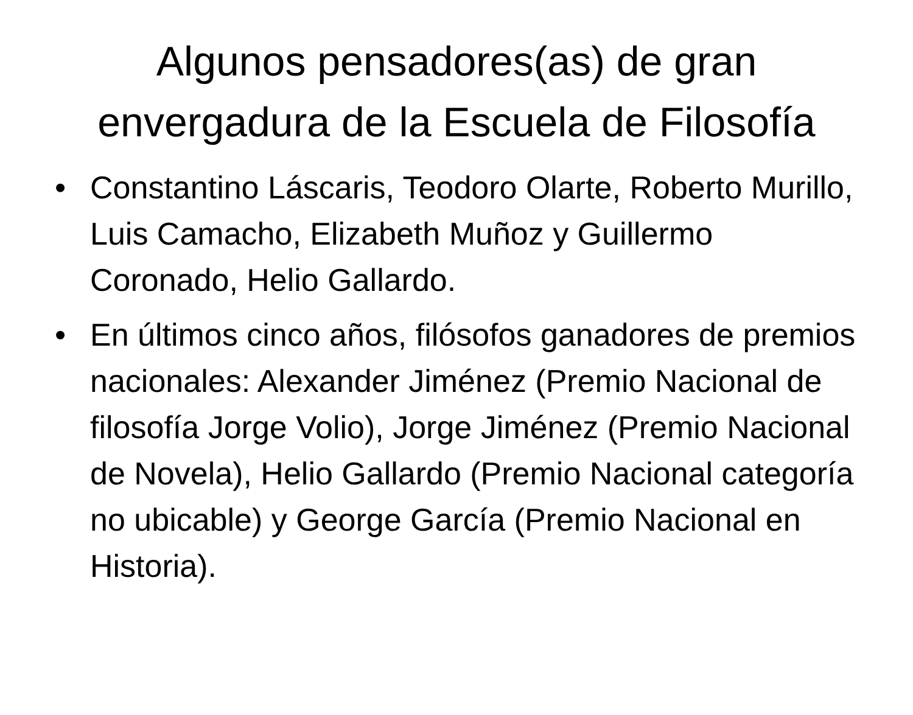Algunos pensadores(as) de gran envergadura de la Escuela de Filosofía
• Constantino Láscaris, Teodoro Olarte, Roberto Murillo, Luis Camacho, Elizabeth Muñoz y Guillermo Coronado, Helio Gallardo.
• En últimos cinco años, filósofos ganadores de premios nacionales: Alexander Jiménez (Premio Nacional de filosofía Jorge Volio), Jorge Jiménez (Premio Nacional de Novela), Helio Gallardo (Premio Nacional categoría no ubicable) y George García (Premio Nacional en Historia).